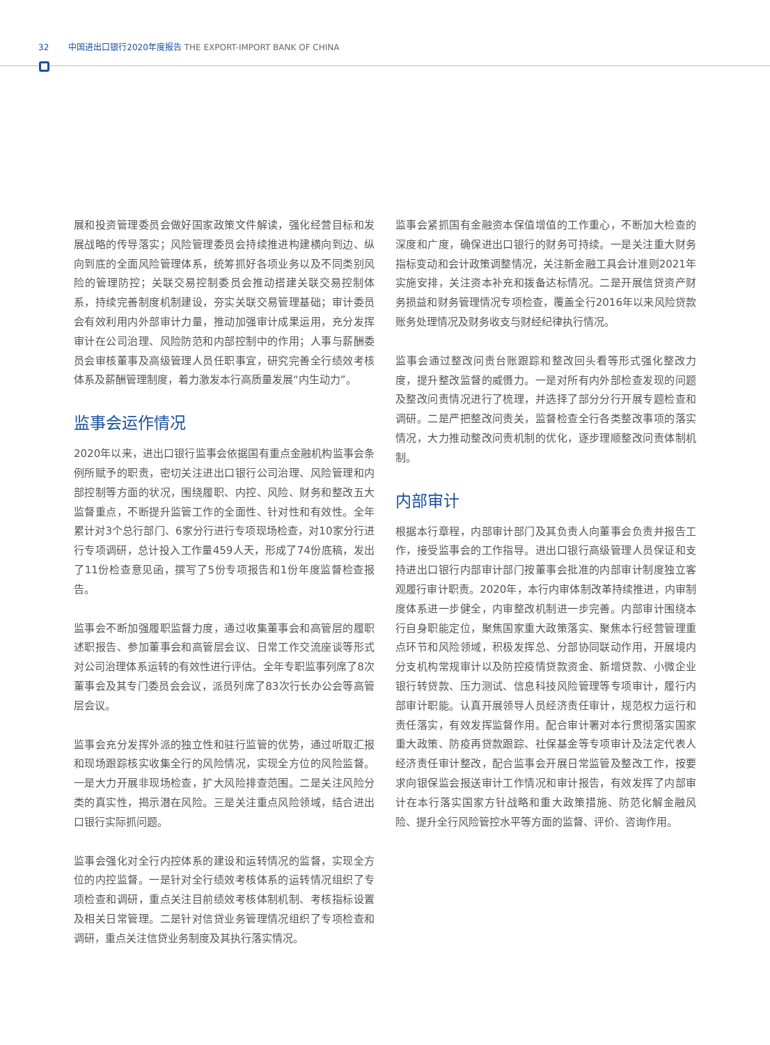32 中国进出口银行2020年度报告 THE EXPORT-IMPORT BANK OF CHINA
展和投资管理委员会做好国家政策文件解读，强化经营目标和发展战略的传导落实；风险管理委员会持续推进构建横向到边、纵向到底的全面风险管理体系，统筹抓好各项业务以及不同类别风险的管理防控；关联交易控制委员会推动搭建关联交易控制体系，持续完善制度机制建设，夯实关联交易管理基础；审计委员会有效利用内外部审计力量，推动加强审计成果运用，充分发挥审计在公司治理、风险防范和内部控制中的作用；人事与薪酬委员会审核董事及高级管理人员任职事宜，研究完善全行绩效考核体系及薪酬管理制度，着力激发本行高质量发展“内生动力”。
监事会运作情况
2020年以来，进出口银行监事会依据国有重点金融机构监事会条例所赋予的职责，密切关注进出口银行公司治理、风险管理和内部控制等方面的状况，围绕履职、内控、风险、财务和整改五大监督重点，不断提升监管工作的全面性、针对性和有效性。全年累计对3个总行部门、6家分行进行专项现场检查，对10家分行进行专项调研，总计投入工作量459人天，形成了74份底稿，发出了11份检查意见函，撰写了5份专项报告和1份年度监督检查报告。
监事会不断加强履职监督力度，通过收集董事会和高管层的履职述职报告、参加董事会和高管层会议、日常工作交流座谈等形式对公司治理体系运转的有效性进行评估。全年专职监事列席了8次董事会及其专门委员会会议，派员列席了83次行长办公会等高管层会议。
监事会充分发挥外派的独立性和驻行监管的优势，通过听取汇报和现场跟踪核实收集全行的风险情况，实现全方位的风险监督。一是大力开展非现场检查，扩大风险排查范围。二是关注风险分类的真实性，揭示潜在风险。三是关注重点风险领域，结合进出口银行实际抓问题。
监事会强化对全行内控体系的建设和运转情况的监督，实现全方位的内控监督。一是针对全行绩效考核体系的运转情况组织了专项检查和调研，重点关注目前绩效考核体制机制、考核指标设置及相关日常管理。二是针对信贷业务管理情况组织了专项检查和调研，重点关注信贷业务制度及其执行落实情况。
监事会紧抓国有金融资本保值增值的工作重心，不断加大检查的深度和广度，确保进出口银行的财务可持续。一是关注重大财务指标变动和会计政策调整情况，关注新金融工具会计准则2021年实施安排，关注资本补充和拨备达标情况。二是开展信贷资产财务损益和财务管理情况专项检查，覆盖全行2016年以来风险贷款账务处理情况及财务收支与财经纪律执行情况。
监事会通过整改问责台账跟踪和整改回头看等形式强化整改力度，提升整改监督的威慑力。一是对所有内外部检查发现的问题及整改问责情况进行了梳理，并选择了部分分行开展专题检查和调研。二是严把整改问责关，监督检查全行各类整改事项的落实情况，大力推动整改问责机制的优化，逐步理顺整改问责体制机制。
内部审计
根据本行章程，内部审计部门及其负责人向董事会负责并报告工作，接受监事会的工作指导。进出口银行高级管理人员保证和支持进出口银行内部审计部门按董事会批准的内部审计制度独立客观履行审计职责。2020年，本行内审体制改革持续推进，内审制度体系进一步健全，内审整改机制进一步完善。内部审计围绕本行自身职能定位，聚焦国家重大政策落实、聚焦本行经营管理重点环节和风险领域，积极发挥总、分部协同联动作用，开展境内分支机构常规审计以及防控疫情贷款资金、新增贷款、小微企业银行转贷款、压力测试、信息科技风险管理等专项审计，履行内部审计职能。认真开展领导人员经济责任审计，规范权力运行和责任落实，有效发挥监督作用。配合审计署对本行贯彻落实国家重大政策、防疫再贷款跟踪、社保基金等专项审计及法定代表人经济责任审计整改，配合监事会开展日常监管及整改工作，按要求向银保监会报送审计工作情况和审计报告，有效发挥了内部审计在本行落实国家方针战略和重大政策措施、防范化解金融风险、提升全行风险管控水平等方面的监督、评价、咨询作用。